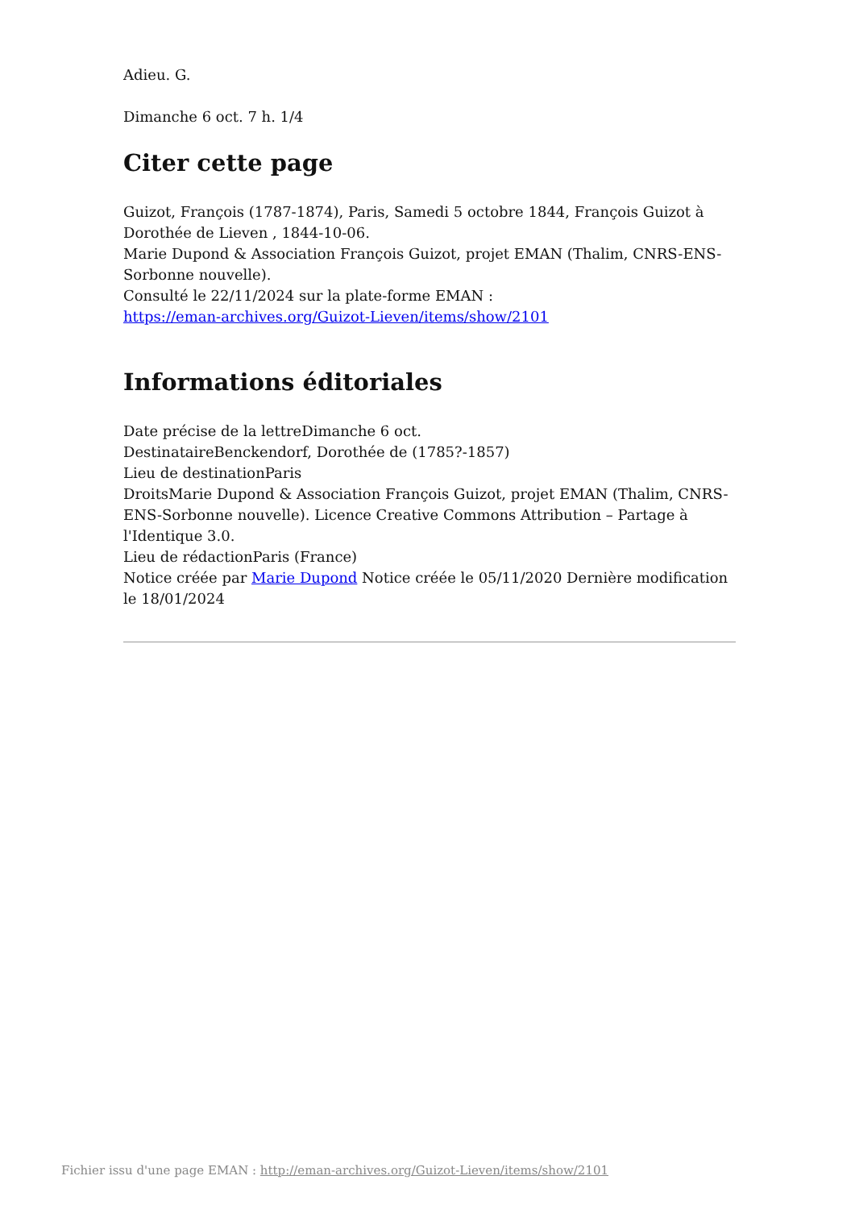Adieu. G.
Dimanche 6 oct. 7 h. 1/4
Citer cette page
Guizot, François (1787-1874), Paris, Samedi 5 octobre 1844, François Guizot à Dorothée de Lieven , 1844-10-06.
Marie Dupond & Association François Guizot, projet EMAN (Thalim, CNRS-ENS-Sorbonne nouvelle).
Consulté le 22/11/2024 sur la plate-forme EMAN :
https://eman-archives.org/Guizot-Lieven/items/show/2101
Informations éditoriales
Date précise de la lettreDimanche 6 oct.
DestinataireBenckendorf, Dorothée de (1785?-1857)
Lieu de destinationParis
DroitsMarie Dupond & Association François Guizot, projet EMAN (Thalim, CNRS-ENS-Sorbonne nouvelle). Licence Creative Commons Attribution – Partage à l'Identique 3.0.
Lieu de rédactionParis (France)
Notice créée par Marie Dupond Notice créée le 05/11/2020 Dernière modification le 18/01/2024
Fichier issu d'une page EMAN : http://eman-archives.org/Guizot-Lieven/items/show/2101